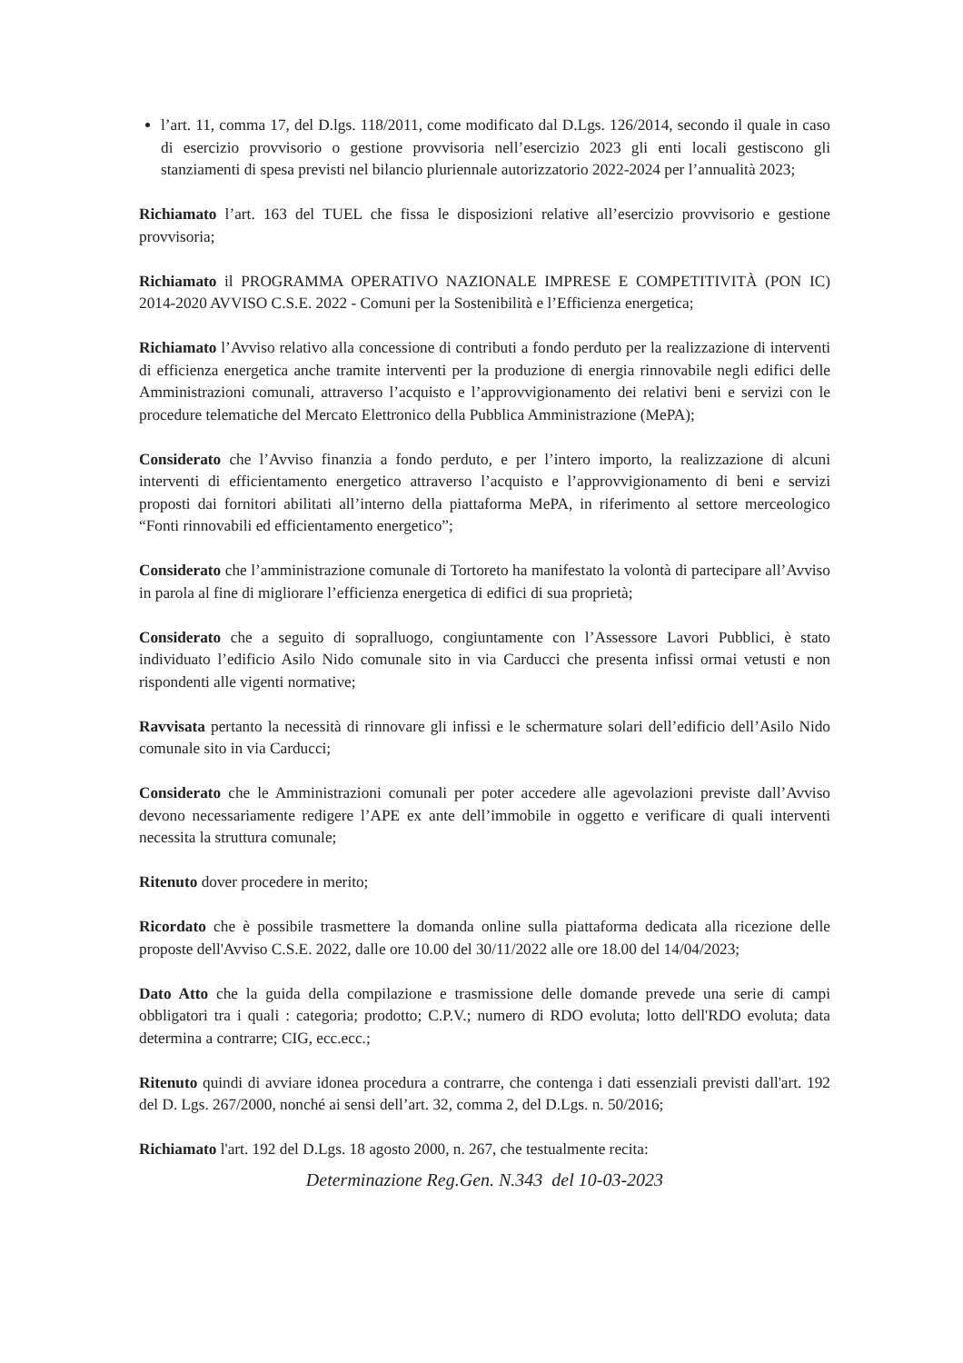l’art. 11, comma 17, del D.lgs. 118/2011, come modificato dal D.Lgs. 126/2014, secondo il quale in caso di esercizio provvisorio o gestione provvisoria nell’esercizio 2023 gli enti locali gestiscono gli stanziamenti di spesa previsti nel bilancio pluriennale autorizzatorio 2022-2024 per l’annualità 2023;
Richiamato l’art. 163 del TUEL che fissa le disposizioni relative all’esercizio provvisorio e gestione provvisoria;
Richiamato il PROGRAMMA OPERATIVO NAZIONALE IMPRESE E COMPETITIVITÀ (PON IC) 2014-2020 AVVISO C.S.E. 2022 - Comuni per la Sostenibilità e l’Efficienza energetica;
Richiamato l’Avviso relativo alla concessione di contributi a fondo perduto per la realizzazione di interventi di efficienza energetica anche tramite interventi per la produzione di energia rinnovabile negli edifici delle Amministrazioni comunali, attraverso l’acquisto e l’approvvigionamento dei relativi beni e servizi con le procedure telematiche del Mercato Elettronico della Pubblica Amministrazione (MePA);
Considerato che l’Avviso finanzia a fondo perduto, e per l’intero importo, la realizzazione di alcuni interventi di efficientamento energetico attraverso l’acquisto e l’approvvigionamento di beni e servizi proposti dai fornitori abilitati all’interno della piattaforma MePA, in riferimento al settore merceologico “Fonti rinnovabili ed efficientamento energetico”;
Considerato che l’amministrazione comunale di Tortoreto ha manifestato la volontà di partecipare all’Avviso in parola al fine di migliorare l’efficienza energetica di edifici di sua proprietà;
Considerato che a seguito di sopralluogo, congiuntamente con l’Assessore Lavori Pubblici, è stato individuato l’edificio Asilo Nido comunale sito in via Carducci che presenta infissi ormai vetusti e non rispondenti alle vigenti normative;
Ravvisata pertanto la necessità di rinnovare gli infissi e le schermature solari dell’edificio dell’Asilo Nido comunale sito in via Carducci;
Considerato che le Amministrazioni comunali per poter accedere alle agevolazioni previste dall’Avviso devono necessariamente redigere l’APE ex ante dell’immobile in oggetto e verificare di quali interventi necessita la struttura comunale;
Ritenuto dover procedere in merito;
Ricordato che è possibile trasmettere la domanda online sulla piattaforma dedicata alla ricezione delle proposte dell'Avviso C.S.E. 2022, dalle ore 10.00 del 30/11/2022 alle ore 18.00 del 14/04/2023;
Dato Atto che la guida della compilazione e trasmissione delle domande prevede una serie di campi obbligatori tra i quali : categoria; prodotto; C.P.V.; numero di RDO evoluta; lotto dell'RDO evoluta; data determina a contrarre; CIG, ecc.ecc.;
Ritenuto quindi di avviare idonea procedura a contrarre, che contenga i dati essenziali previsti dall'art. 192 del D. Lgs. 267/2000, nonché ai sensi dell’art. 32, comma 2, del D.Lgs. n. 50/2016;
Richiamato l'art. 192 del D.Lgs. 18 agosto 2000, n. 267, che testualmente recita:
Determinazione Reg.Gen. N.343 del 10-03-2023